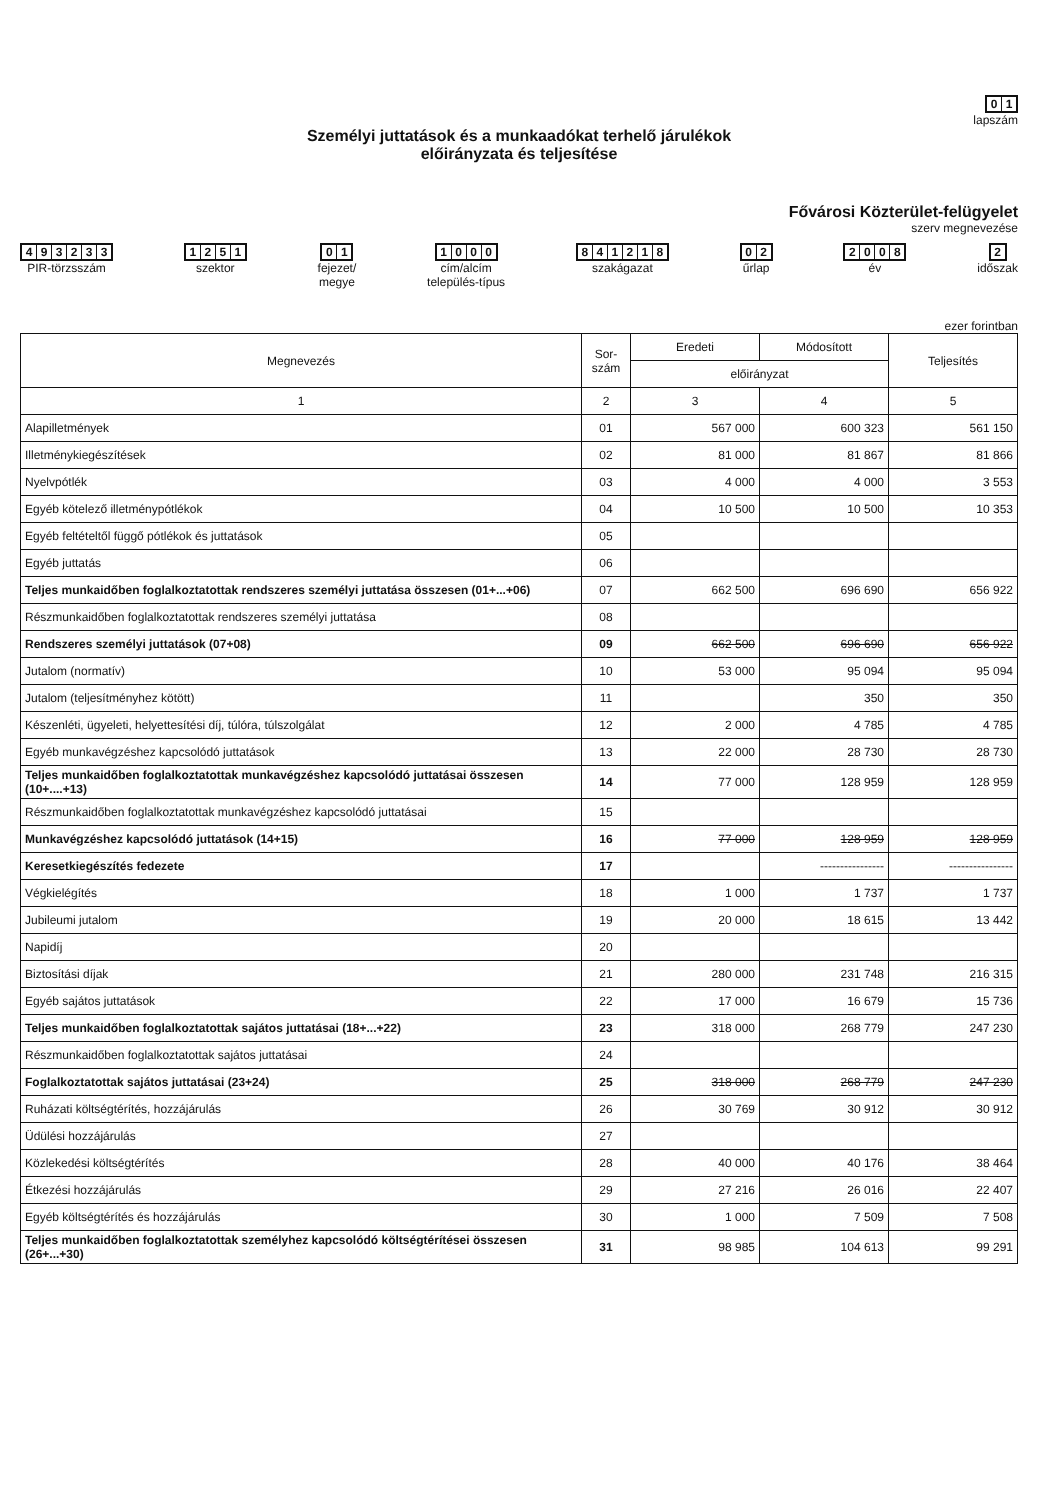01
lapszám
Személyi juttatások és a munkaadókat terhelő járulékok
előirányzata és teljesítése
Fővárosi Közterület-felügyelet
szerv megnevezése
493233
PIR-törzsszám
1251
szektor
01
fejezet/
megye
1000
cím/alcím
település-típus
841218
szakágazat
02
űrlap
2008
év
2
időszak
ezer forintban
| Megnevezés | Sor- szám | Eredeti | Módosított | Teljesítés |
| --- | --- | --- | --- | --- |
| | | előirányzat | | |
| 1 | 2 | 3 | 4 | 5 |
| Alapilletmények | 01 | 567 000 | 600 323 | 561 150 |
| Illetménykiegészítések | 02 | 81 000 | 81 867 | 81 866 |
| Nyelvpótlék | 03 | 4 000 | 4 000 | 3 553 |
| Egyéb kötelező illetménypótlékok | 04 | 10 500 | 10 500 | 10 353 |
| Egyéb feltételtől függő pótlékok és juttatások | 05 | | | |
| Egyéb juttatás | 06 | | | |
| Teljes munkaidőben foglalkoztatottak rendszeres személyi juttatása összesen (01+...+06) | 07 | 662 500 | 696 690 | 656 922 |
| Részmunkaidőben foglalkoztatottak rendszeres személyi juttatása | 08 | | | |
| Rendszeres személyi juttatások (07+08) | 09 | 662 500 | 696 690 | 656 922 |
| Jutalom (normatív) | 10 | 53 000 | 95 094 | 95 094 |
| Jutalom (teljesítményhez kötött) | 11 | | 350 | 350 |
| Készenléti, ügyeleti, helyettesítési díj, túlóra, túlszolgálat | 12 | 2 000 | 4 785 | 4 785 |
| Egyéb munkavégzéshez kapcsolódó juttatások | 13 | 22 000 | 28 730 | 28 730 |
| Teljes munkaidőben foglalkoztatottak munkavégzéshez kapcsolódó juttatásai összesen (10+....+13) | 14 | 77 000 | 128 959 | 128 959 |
| Részmunkaidőben foglalkoztatottak munkavégzéshez kapcsolódó juttatásai | 15 | | | |
| Munkavégzéshez kapcsolódó juttatások (14+15) | 16 | 77 000 | 128 959 | 128 959 |
| Keresetkiegészítés fedezete | 17 | | ---------------- | ---------------- |
| Végkielégítés | 18 | 1 000 | 1 737 | 1 737 |
| Jubileumi jutalom | 19 | 20 000 | 18 615 | 13 442 |
| Napidíj | 20 | | | |
| Biztosítási díjak | 21 | 280 000 | 231 748 | 216 315 |
| Egyéb sajátos juttatások | 22 | 17 000 | 16 679 | 15 736 |
| Teljes munkaidőben foglalkoztatottak sajátos juttatásai (18+...+22) | 23 | 318 000 | 268 779 | 247 230 |
| Részmunkaidőben foglalkoztatottak sajátos juttatásai | 24 | | | |
| Foglalkoztatottak sajátos juttatásai (23+24) | 25 | 318 000 | 268 779 | 247 230 |
| Ruházati költségtérítés, hozzájárulás | 26 | 30 769 | 30 912 | 30 912 |
| Üdülési hozzájárulás | 27 | | | |
| Közlekedési költségtérítés | 28 | 40 000 | 40 176 | 38 464 |
| Étkezési hozzájárulás | 29 | 27 216 | 26 016 | 22 407 |
| Egyéb költségtérítés és hozzájárulás | 30 | 1 000 | 7 509 | 7 508 |
| Teljes munkaidőben foglalkoztatottak személyhez kapcsolódó költségtérítései összesen (26+...+30) | 31 | 98 985 | 104 613 | 99 291 |